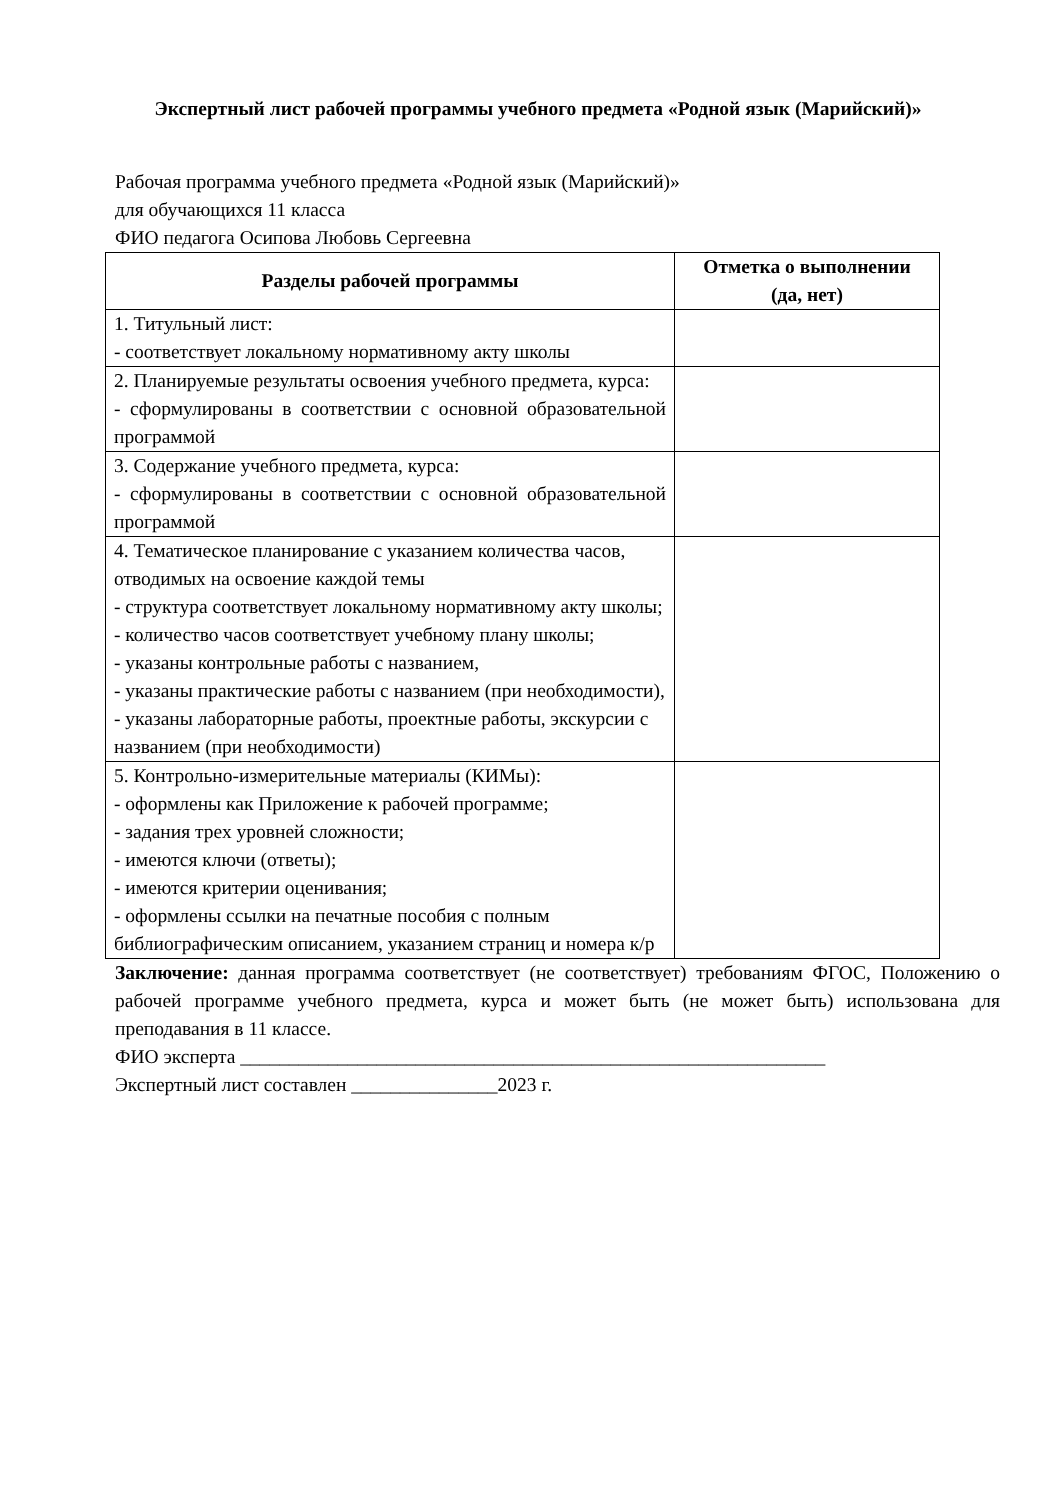Экспертный лист рабочей программы учебного предмета «Родной язык (Марийский)»
Рабочая программа учебного предмета «Родной язык (Марийский)»
для обучающихся 11 класса
ФИО педагога Осипова Любовь Сергеевна
| Разделы рабочей программы | Отметка о выполнении (да, нет) |
| --- | --- |
| 1. Титульный лист: - соответствует локальному нормативному акту школы | |
| 2. Планируемые результаты освоения учебного предмета, курса: - сформулированы в соответствии с основной образовательной программой | |
| 3. Содержание учебного предмета, курса: - сформулированы в соответствии с основной образовательной программой | |
| 4. Тематическое планирование с указанием количества часов, отводимых на освоение каждой темы - структура соответствует локальному нормативному акту школы; - количество часов соответствует учебному плану школы; - указаны контрольные работы с названием, - указаны практические работы с названием (при необходимости), - указаны лабораторные работы, проектные работы, экскурсии с названием (при необходимости) | |
| 5. Контрольно-измерительные материалы (КИМы): - оформлены как Приложение к рабочей программе; - задания трех уровней сложности; - имеются ключи (ответы); - имеются критерии оценивания; - оформлены ссылки на печатные пособия с полным библиографическим описанием, указанием страниц и номера к/р | |
Заключение: данная программа соответствует (не соответствует) требованиям ФГОС, Положению о рабочей программе учебного предмета, курса и может быть (не может быть) использована для преподавания в 11 классе.
ФИО эксперта ____________________________________________________________
Экспертный лист составлен _______________2023 г.